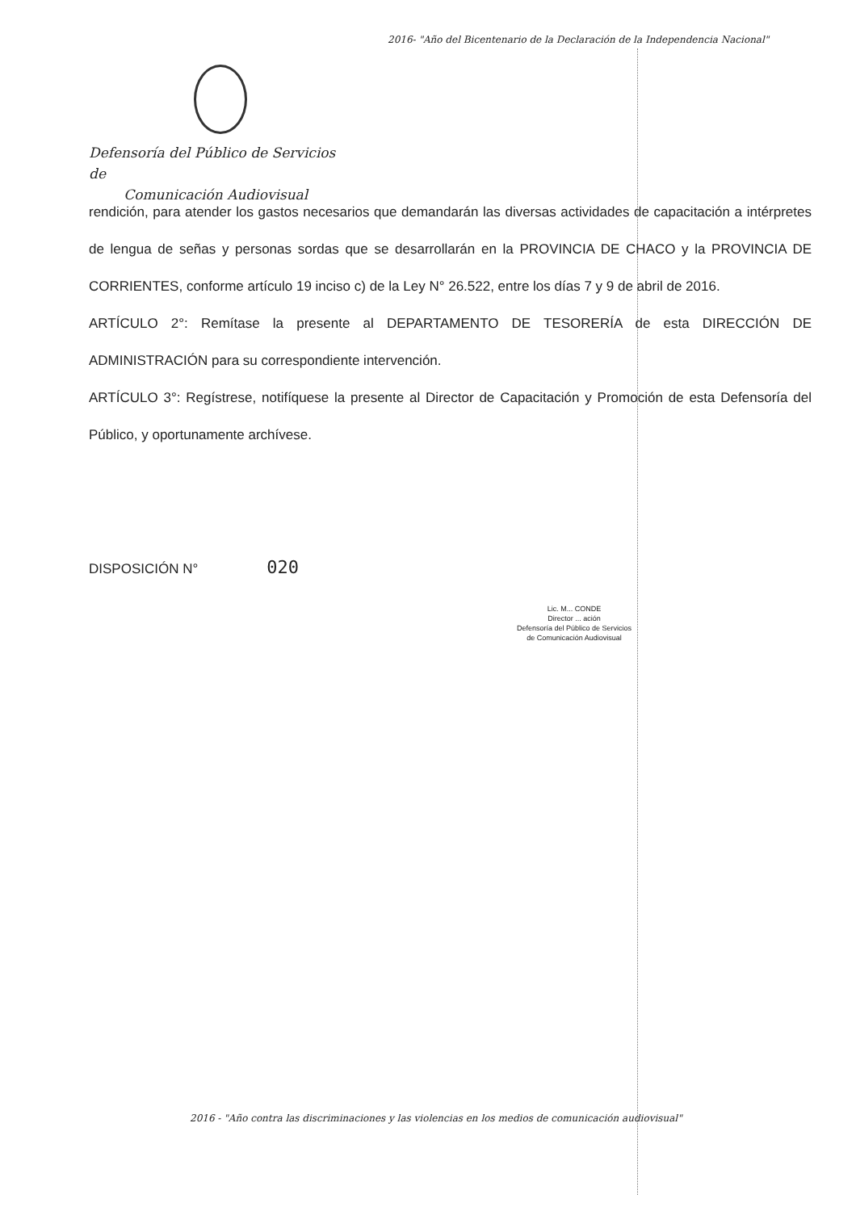2016- "Año del Bicentenario de la Declaración de la Independencia Nacional"
Defensoría del Público de Servicios de
Comunicación Audiovisual
rendición, para atender los gastos necesarios que demandarán las diversas actividades de capacitación a intérpretes de lengua de señas y personas sordas que se desarrollarán en la PROVINCIA DE CHACO y la PROVINCIA DE CORRIENTES, conforme artículo 19 inciso c) de la Ley N° 26.522, entre los días 7 y 9 de abril de 2016.
ARTÍCULO 2°: Remítase la presente al DEPARTAMENTO DE TESORERÍA de esta DIRECCIÓN DE ADMINISTRACIÓN para su correspondiente intervención.
ARTÍCULO 3°: Regístrese, notifíquese la presente al Director de Capacitación y Promoción de esta Defensoría del Público, y oportunamente archívese.
DISPOSICIÓN N° 020
Lic. M... CONDE
Director ... ación
Defensoría del Público de Servicios
de Comunicación Audiovisual
2016 - "Año contra las discriminaciones y las violencias en los medios de comunicación audiovisual"